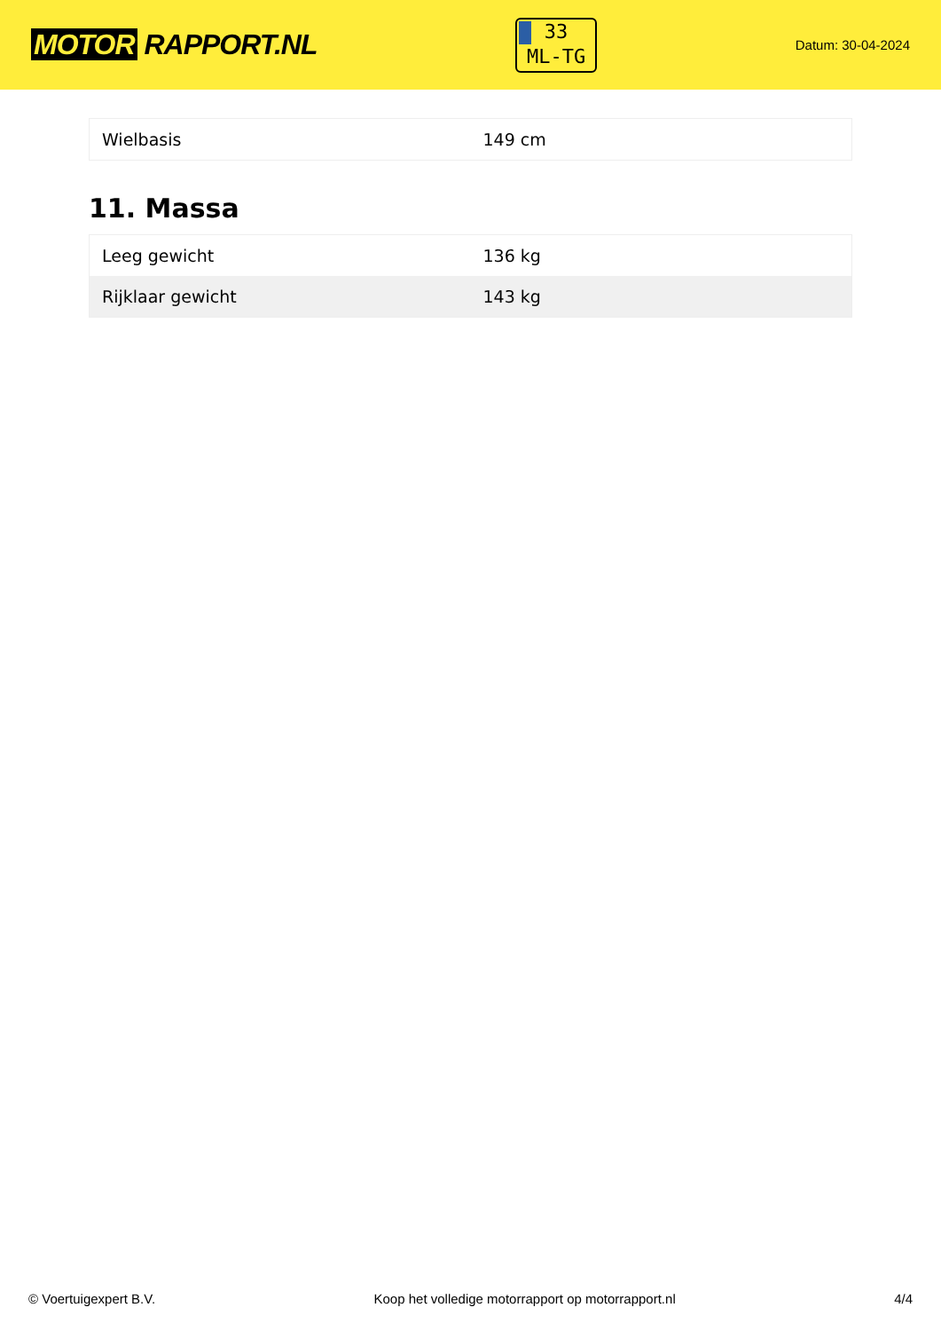MOTOR RAPPORT.NL
33
ML-TG
Datum: 30-04-2024
| Wielbasis | 149 cm |
11. Massa
| Leeg gewicht | 136 kg |
| Rijklaar gewicht | 143 kg |
© Voertuigexpert B.V. Koop het volledige motorrapport op motorrapport.nl 4/4